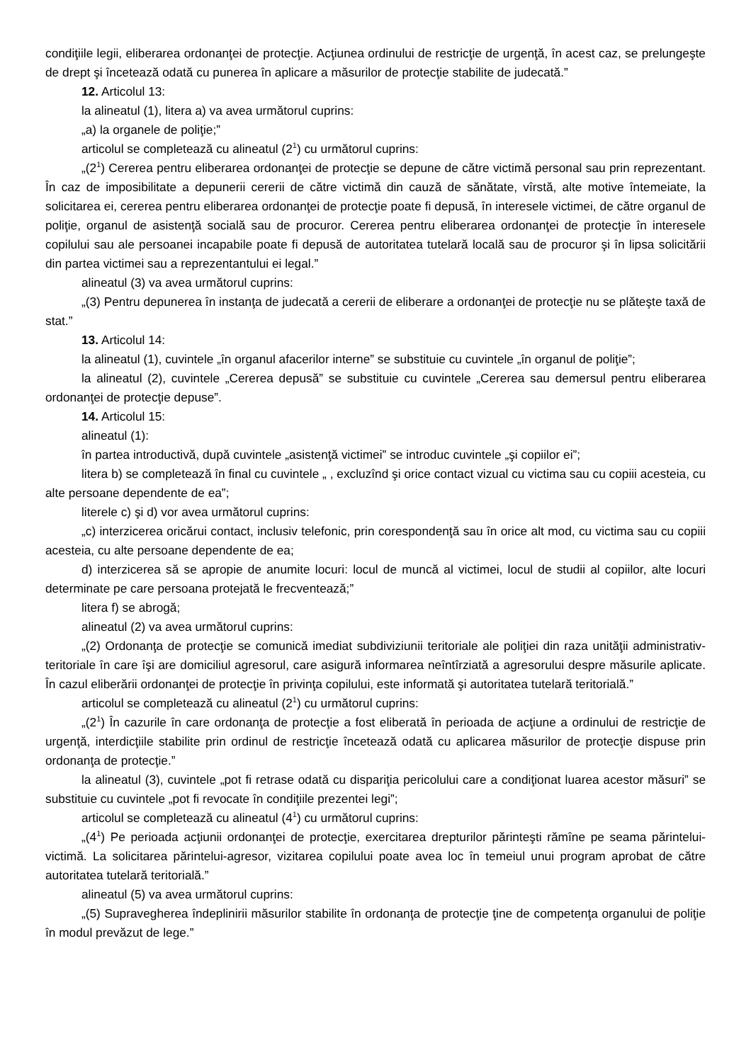condiţiile legii, eliberarea ordonanţei de protecţie. Acţiunea ordinului de restricţie de urgenţă, în acest caz, se prelungeşte de drept şi încetează odată cu punerea în aplicare a măsurilor de protecţie stabilite de judecată.”
12. Articolul 13:
la alineatul (1), litera a) va avea următorul cuprins:
„a) la organele de poliţie;”
articolul se completează cu alineatul (2<sup>1</sup>) cu următorul cuprins:
„(2<sup>1</sup>) Cererea pentru eliberarea ordonanţei de protecţie se depune de către victimă personal sau prin reprezentant. În caz de imposibilitate a depunerii cererii de către victimă din cauză de sănătate, vîrstă, alte motive întemeiate, la solicitarea ei, cererea pentru eliberarea ordonanţei de protecţie poate fi depusă, în interesele victimei, de către organul de poliţie, organul de asistenţă socială sau de procuror. Cererea pentru eliberarea ordonanţei de protecţie în interesele copilului sau ale persoanei incapabile poate fi depusă de autoritatea tutelară locală sau de procuror şi în lipsa solicitării din partea victimei sau a reprezentantului ei legal.”
alineatul (3) va avea următorul cuprins:
„(3) Pentru depunerea în instanţa de judecată a cererii de eliberare a ordonanţei de protecţie nu se plăteşte taxă de stat.”
13. Articolul 14:
la alineatul (1), cuvintele „în organul afacerilor interne” se substituie cu cuvintele „în organul de poliţie”;
la alineatul (2), cuvintele „Cererea depusă” se substituie cu cuvintele „Cererea sau demersul pentru eliberarea ordonanţei de protecţie depuse”.
14. Articolul 15:
alineatul (1):
în partea introductivă, după cuvintele „asistenţă victimei” se introduc cuvintele „şi copiilor ei”;
litera b) se completează în final cu cuvintele „ , excluzînd şi orice contact vizual cu victima sau cu copiii acesteia, cu alte persoane dependente de ea”;
literele c) şi d) vor avea următorul cuprins:
„c) interzicerea oricărui contact, inclusiv telefonic, prin corespondenţă sau în orice alt mod, cu victima sau cu copiii acesteia, cu alte persoane dependente de ea;
d) interzicerea să se apropie de anumite locuri: locul de muncă al victimei, locul de studii al copiilor, alte locuri determinate pe care persoana protejată le frecventează;”
litera f) se abrogă;
alineatul (2) va avea următorul cuprins:
„(2) Ordonanţa de protecţie se comunică imediat subdiviziunii teritoriale ale poliţiei din raza unităţii administrativ-teritoriale în care îşi are domiciliul agresorul, care asigură informarea neîntîrziată a agresorului despre măsurile aplicate. În cazul eliberării ordonanţei de protecţie în privinţa copilului, este informată şi autoritatea tutelară teritorială.”
articolul se completează cu alineatul (2<sup>1</sup>) cu următorul cuprins:
„(2<sup>1</sup>) În cazurile în care ordonanţa de protecţie a fost eliberată în perioada de acţiune a ordinului de restricţie de urgenţă, interdicţiile stabilite prin ordinul de restricţie încetează odată cu aplicarea măsurilor de protecţie dispuse prin ordonanţa de protecţie.”
la alineatul (3), cuvintele „pot fi retrase odată cu dispariţia pericolului care a condiţionat luarea acestor măsuri” se substituie cu cuvintele „pot fi revocate în condiţiile prezentei legi”;
articolul se completează cu alineatul (4<sup>1</sup>) cu următorul cuprins:
„(4<sup>1</sup>) Pe perioada acţiunii ordonanţei de protecţie, exercitarea drepturilor părinteşti rămîne pe seama părintelui-victimă. La solicitarea părintelui-agresor, vizitarea copilului poate avea loc în temeiul unui program aprobat de către autoritatea tutelară teritorială.”
alineatul (5) va avea următorul cuprins:
„(5) Supravegherea îndeplinirii măsurilor stabilite în ordonanţa de protecţie ţine de competenţa organului de poliţie în modul prevăzut de lege.”